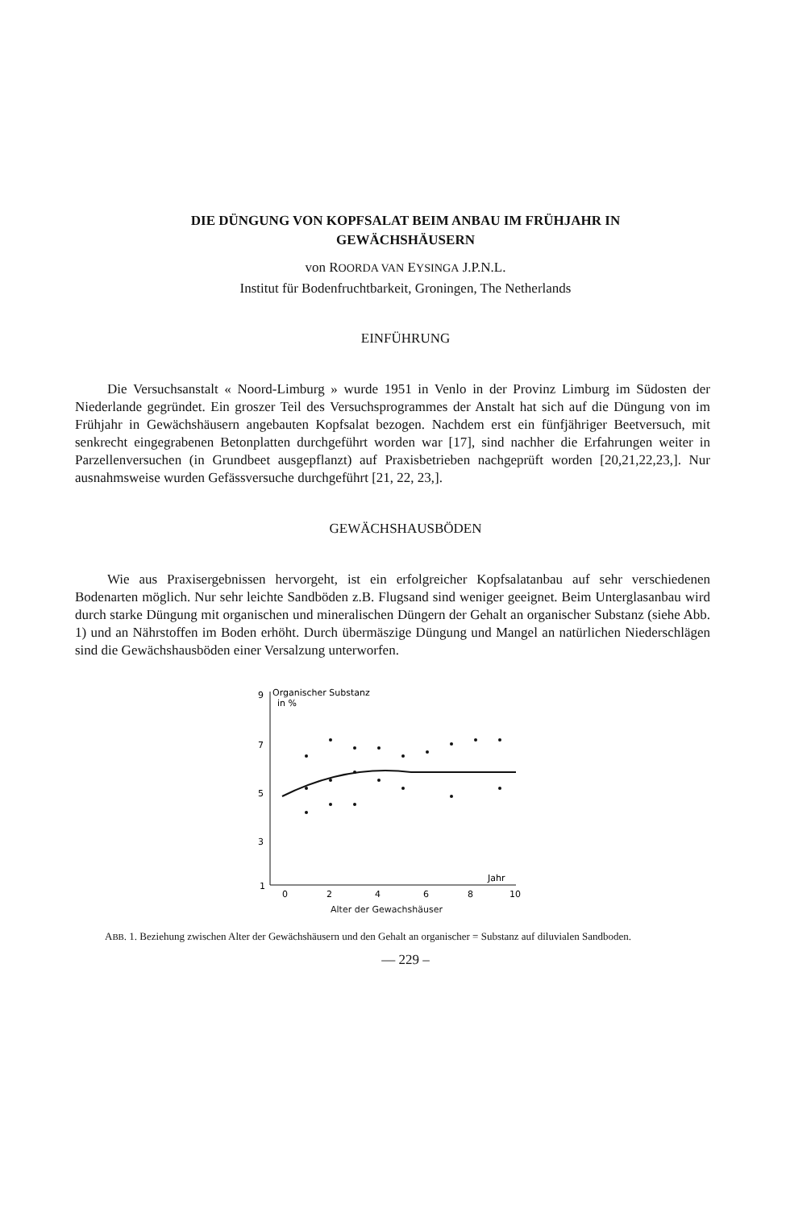DIE DÜNGUNG VON KOPFSALAT BEIM ANBAU IM FRÜHJAHR IN
GEWÄCHSHÄUSERN
von ROORDA VAN EYSINGA J.P.N.L.
Institut für Bodenfruchtbarkeit, Groningen, The Netherlands
EINFÜHRUNG
Die Versuchsanstalt « Noord-Limburg » wurde 1951 in Venlo in der Provinz Limburg im Südosten der Niederlande gegründet. Ein groszer Teil des Versuchsprogrammes der Anstalt hat sich auf die Düngung von im Frühjahr in Gewächshäusern angebauten Kopfsalat bezogen. Nachdem erst ein fünfjähriger Beetversuch, mit senkrecht eingegrabenen Betonplatten durchgeführt worden war [17], sind nachher die Erfahrungen weiter in Parzellenversuchen (in Grundbeet ausgepflanzt) auf Praxisbetrieben nachgeprüft worden [20,21,22,23,]. Nur ausnahmsweise wurden Gefässversuche durchgeführt [21, 22, 23,].
GEWÄCHSHAUSBÖDEN
Wie aus Praxisergebnissen hervorgeht, ist ein erfolgreicher Kopfsalatanbau auf sehr verschiedenen Bodenarten möglich. Nur sehr leichte Sandböden z.B. Flugsand sind weniger geeignet. Beim Unterglasanbau wird durch starke Düngung mit organischen und mineralischen Düngern der Gehalt an organischer Substanz (siehe Abb. 1) und an Nährstoffen im Boden erhöht. Durch übermäszige Düngung und Mangel an natürlichen Niederschlägen sind die Gewächshausböden einer Versalzung unterworfen.
9
Organischer Substanz
in %
7
5
3
1
Jahr
0
2
4
6
8
10
Alter der Gewachshäuser
ABB. 1. Beziehung zwischen Alter der Gewächshäusern und den Gehalt an organischer = Substanz auf diluvialen Sandboden.
— 229 –